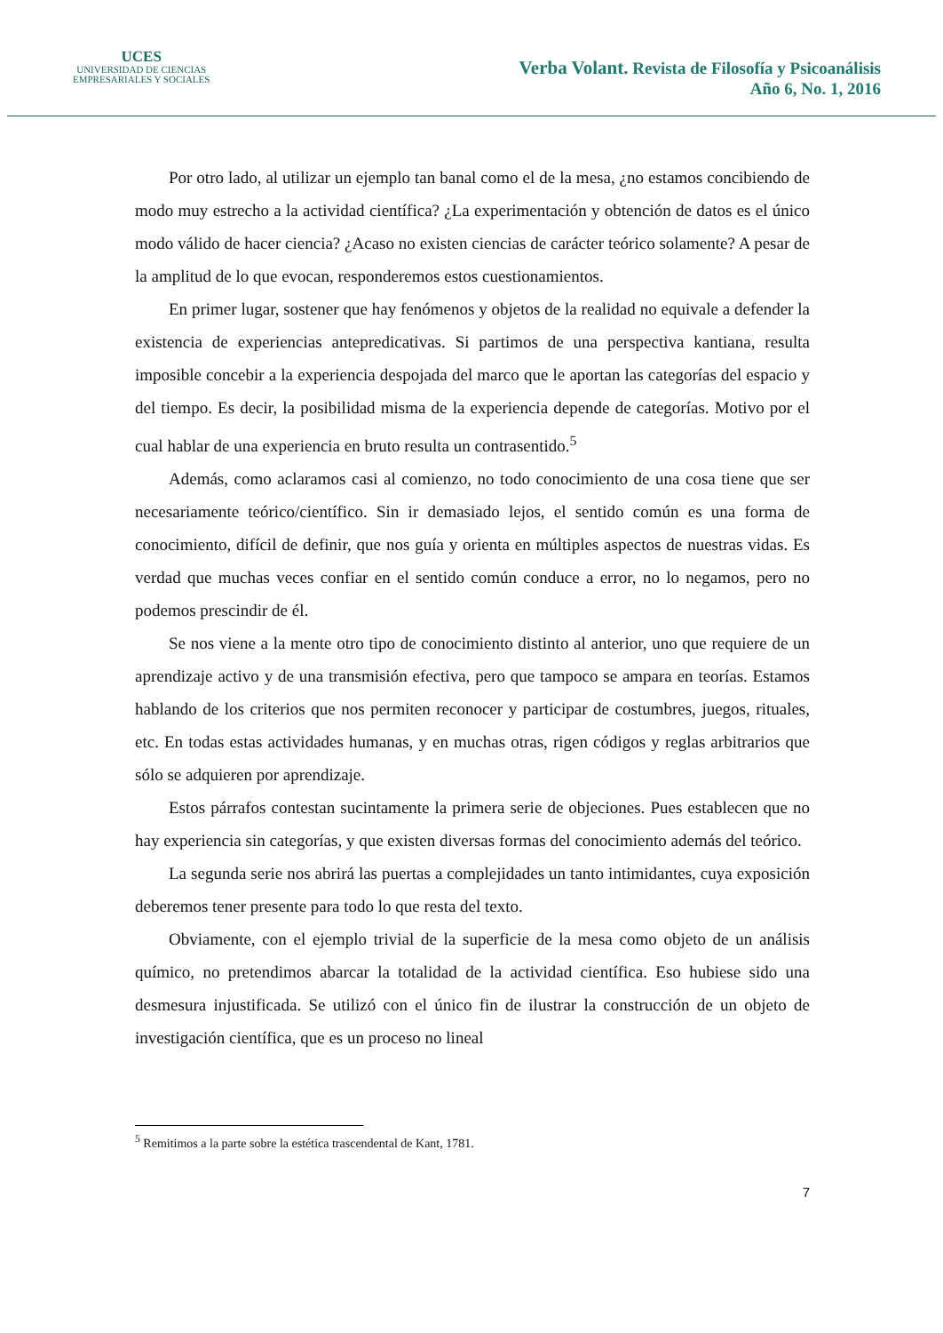UCES
UNIVERSIDAD DE CIENCIAS
EMPRESARIALES Y SOCIALES
Verba Volant. Revista de Filosofía y Psicoanálisis
Año 6, No. 1, 2016
Por otro lado, al utilizar un ejemplo tan banal como el de la mesa, ¿no estamos concibiendo de modo muy estrecho a la actividad científica? ¿La experimentación y obtención de datos es el único modo válido de hacer ciencia? ¿Acaso no existen ciencias de carácter teórico solamente? A pesar de la amplitud de lo que evocan, responderemos estos cuestionamientos.
En primer lugar, sostener que hay fenómenos y objetos de la realidad no equivale a defender la existencia de experiencias antepredicativas. Si partimos de una perspectiva kantiana, resulta imposible concebir a la experiencia despojada del marco que le aportan las categorías del espacio y del tiempo. Es decir, la posibilidad misma de la experiencia depende de categorías. Motivo por el cual hablar de una experiencia en bruto resulta un contrasentido.<sup>5</sup>
Además, como aclaramos casi al comienzo, no todo conocimiento de una cosa tiene que ser necesariamente teórico/científico. Sin ir demasiado lejos, el sentido común es una forma de conocimiento, difícil de definir, que nos guía y orienta en múltiples aspectos de nuestras vidas. Es verdad que muchas veces confiar en el sentido común conduce a error, no lo negamos, pero no podemos prescindir de él.
Se nos viene a la mente otro tipo de conocimiento distinto al anterior, uno que requiere de un aprendizaje activo y de una transmisión efectiva, pero que tampoco se ampara en teorías. Estamos hablando de los criterios que nos permiten reconocer y participar de costumbres, juegos, rituales, etc. En todas estas actividades humanas, y en muchas otras, rigen códigos y reglas arbitrarios que sólo se adquieren por aprendizaje.
Estos párrafos contestan sucintamente la primera serie de objeciones. Pues establecen que no hay experiencia sin categorías, y que existen diversas formas del conocimiento además del teórico.
La segunda serie nos abrirá las puertas a complejidades un tanto intimidantes, cuya exposición deberemos tener presente para todo lo que resta del texto.
Obviamente, con el ejemplo trivial de la superficie de la mesa como objeto de un análisis químico, no pretendimos abarcar la totalidad de la actividad científica. Eso hubiese sido una desmesura injustificada. Se utilizó con el único fin de ilustrar la construcción de un objeto de investigación científica, que es un proceso no lineal
<sup>5</sup> Remitimos a la parte sobre la estética trascendental de Kant, 1781.
7